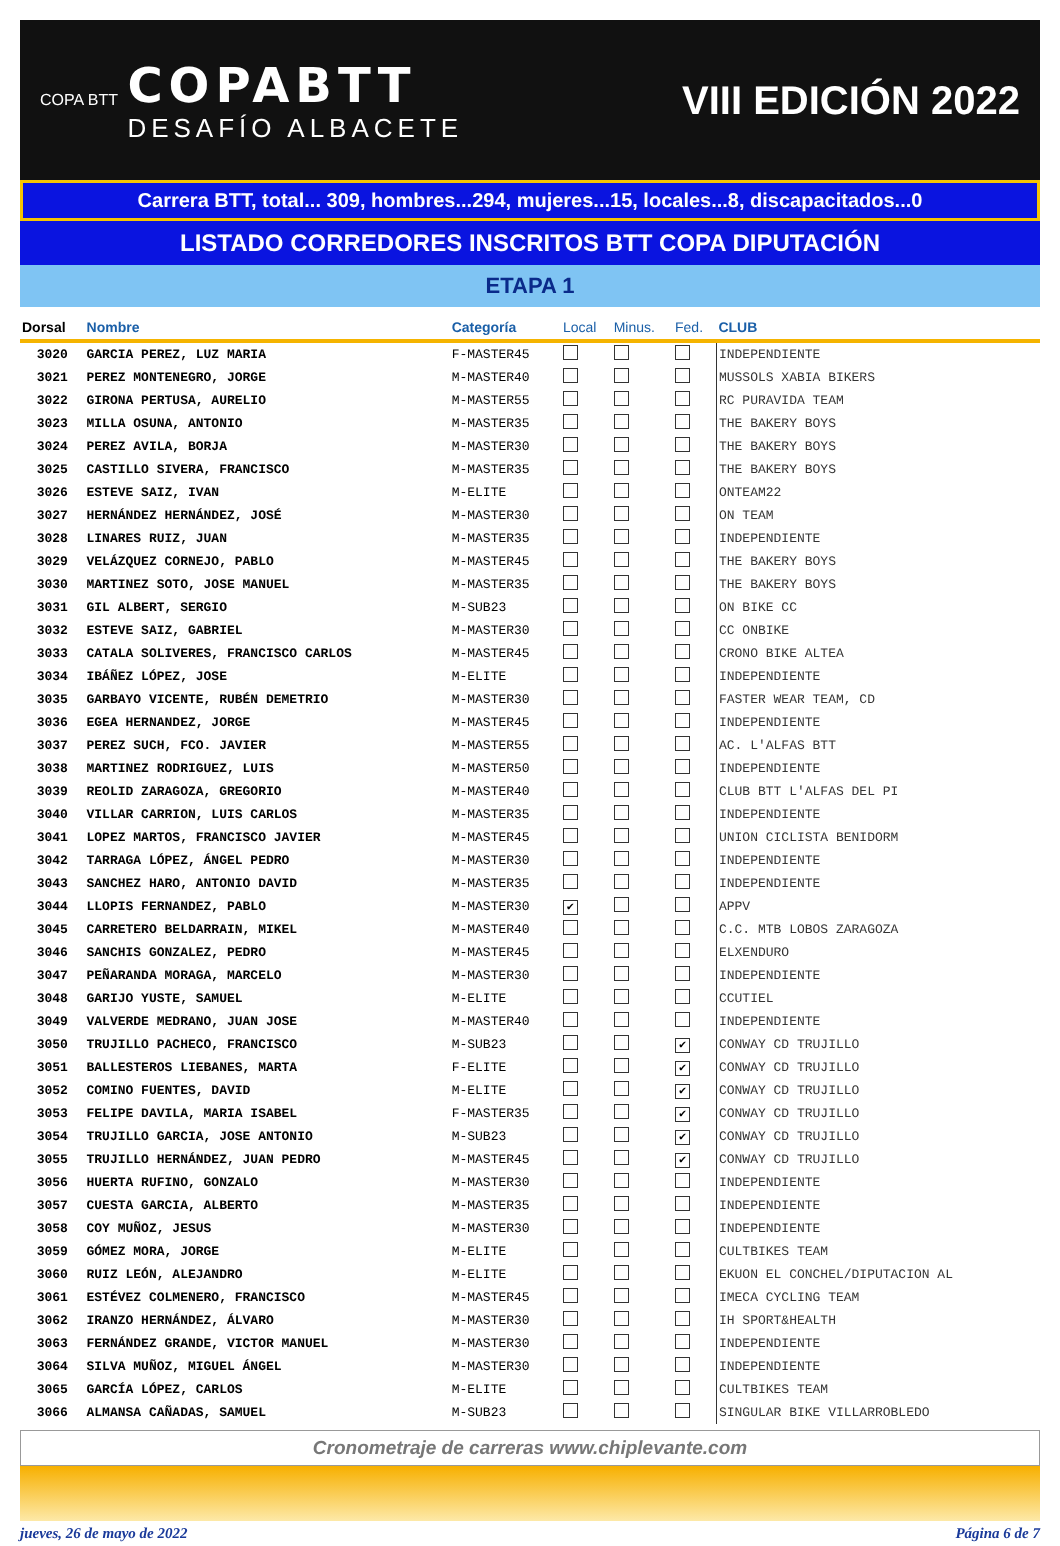COPA BTT
COPABTT
DESAFÍO ALBACETE
VIII EDICIÓN 2022
Carrera BTT, total... 309, hombres...294, mujeres...15, locales...8, discapacitados...0
LISTADO CORREDORES INSCRITOS BTT COPA DIPUTACIÓN
ETAPA 1
| Dorsal | Nombre | Categoría | Local | Minus. | Fed. | CLUB |
| --- | --- | --- | --- | --- | --- | --- |
| 3020 | GARCIA PEREZ, LUZ MARIA | F-MASTER45 | | | | INDEPENDIENTE |
| 3021 | PEREZ MONTENEGRO, JORGE | M-MASTER40 | | | | MUSSOLS XABIA BIKERS |
| 3022 | GIRONA PERTUSA, AURELIO | M-MASTER55 | | | | RC PURAVIDA TEAM |
| 3023 | MILLA OSUNA, ANTONIO | M-MASTER35 | | | | THE BAKERY BOYS |
| 3024 | PEREZ AVILA, BORJA | M-MASTER30 | | | | THE BAKERY BOYS |
| 3025 | CASTILLO SIVERA, FRANCISCO | M-MASTER35 | | | | THE BAKERY BOYS |
| 3026 | ESTEVE SAIZ, IVAN | M-ELITE | | | | ONTEAM22 |
| 3027 | HERNÁNDEZ HERNÁNDEZ, JOSÉ | M-MASTER30 | | | | ON TEAM |
| 3028 | LINARES RUIZ, JUAN | M-MASTER35 | | | | INDEPENDIENTE |
| 3029 | VELÁZQUEZ CORNEJO, PABLO | M-MASTER45 | | | | THE BAKERY BOYS |
| 3030 | MARTINEZ SOTO, JOSE MANUEL | M-MASTER35 | | | | THE BAKERY BOYS |
| 3031 | GIL ALBERT, SERGIO | M-SUB23 | | | | ON BIKE CC |
| 3032 | ESTEVE SAIZ, GABRIEL | M-MASTER30 | | | | CC ONBIKE |
| 3033 | CATALA SOLIVERES, FRANCISCO CARLOS | M-MASTER45 | | | | CRONO BIKE ALTEA |
| 3034 | IBÁÑEZ LÓPEZ, JOSE | M-ELITE | | | | INDEPENDIENTE |
| 3035 | GARBAYO VICENTE, RUBÉN DEMETRIO | M-MASTER30 | | | | FASTER WEAR TEAM, CD |
| 3036 | EGEA HERNANDEZ, JORGE | M-MASTER45 | | | | INDEPENDIENTE |
| 3037 | PEREZ SUCH, FCO. JAVIER | M-MASTER55 | | | | AC. L'ALFAS BTT |
| 3038 | MARTINEZ RODRIGUEZ, LUIS | M-MASTER50 | | | | INDEPENDIENTE |
| 3039 | REOLID ZARAGOZA, GREGORIO | M-MASTER40 | | | | CLUB BTT L'ALFAS DEL PI |
| 3040 | VILLAR CARRION, LUIS CARLOS | M-MASTER35 | | | | INDEPENDIENTE |
| 3041 | LOPEZ MARTOS, FRANCISCO JAVIER | M-MASTER45 | | | | UNION CICLISTA BENIDORM |
| 3042 | TARRAGA LÓPEZ, ÁNGEL PEDRO | M-MASTER30 | | | | INDEPENDIENTE |
| 3043 | SANCHEZ HARO, ANTONIO DAVID | M-MASTER35 | | | | INDEPENDIENTE |
| 3044 | LLOPIS FERNANDEZ, PABLO | M-MASTER30 | ✔ | | | APPV |
| 3045 | CARRETERO BELDARRAIN, MIKEL | M-MASTER40 | | | | C.C. MTB LOBOS ZARAGOZA |
| 3046 | SANCHIS GONZALEZ, PEDRO | M-MASTER45 | | | | ELXENDURO |
| 3047 | PEÑARANDA MORAGA, MARCELO | M-MASTER30 | | | | INDEPENDIENTE |
| 3048 | GARIJO YUSTE, SAMUEL | M-ELITE | | | | CCUTIEL |
| 3049 | VALVERDE MEDRANO, JUAN JOSE | M-MASTER40 | | | | INDEPENDIENTE |
| 3050 | TRUJILLO PACHECO, FRANCISCO | M-SUB23 | | | ✔ | CONWAY CD TRUJILLO |
| 3051 | BALLESTEROS LIEBANES, MARTA | F-ELITE | | | ✔ | CONWAY CD TRUJILLO |
| 3052 | COMINO FUENTES, DAVID | M-ELITE | | | ✔ | CONWAY CD TRUJILLO |
| 3053 | FELIPE DAVILA, MARIA ISABEL | F-MASTER35 | | | ✔ | CONWAY CD TRUJILLO |
| 3054 | TRUJILLO GARCIA, JOSE ANTONIO | M-SUB23 | | | ✔ | CONWAY CD TRUJILLO |
| 3055 | TRUJILLO HERNÁNDEZ, JUAN PEDRO | M-MASTER45 | | | ✔ | CONWAY CD TRUJILLO |
| 3056 | HUERTA RUFINO, GONZALO | M-MASTER30 | | | | INDEPENDIENTE |
| 3057 | CUESTA GARCIA, ALBERTO | M-MASTER35 | | | | INDEPENDIENTE |
| 3058 | COY MUÑOZ, JESUS | M-MASTER30 | | | | INDEPENDIENTE |
| 3059 | GÓMEZ MORA, JORGE | M-ELITE | | | | CULTBIKES TEAM |
| 3060 | RUIZ LEÓN, ALEJANDRO | M-ELITE | | | | EKUON EL CONCHEL/DIPUTACION AL |
| 3061 | ESTÉVEZ COLMENERO, FRANCISCO | M-MASTER45 | | | | IMECA CYCLING TEAM |
| 3062 | IRANZO HERNÁNDEZ, ÁLVARO | M-MASTER30 | | | | IH SPORT&HEALTH |
| 3063 | FERNÁNDEZ GRANDE, VICTOR MANUEL | M-MASTER30 | | | | INDEPENDIENTE |
| 3064 | SILVA MUÑOZ, MIGUEL ÁNGEL | M-MASTER30 | | | | INDEPENDIENTE |
| 3065 | GARCÍA LÓPEZ, CARLOS | M-ELITE | | | | CULTBIKES TEAM |
| 3066 | ALMANSA CAÑADAS, SAMUEL | M-SUB23 | | | | SINGULAR BIKE VILLARROBLEDO |
Cronometraje de carreras www.chiplevante.com
jueves, 26 de mayo de 2022 Página 6 de 7